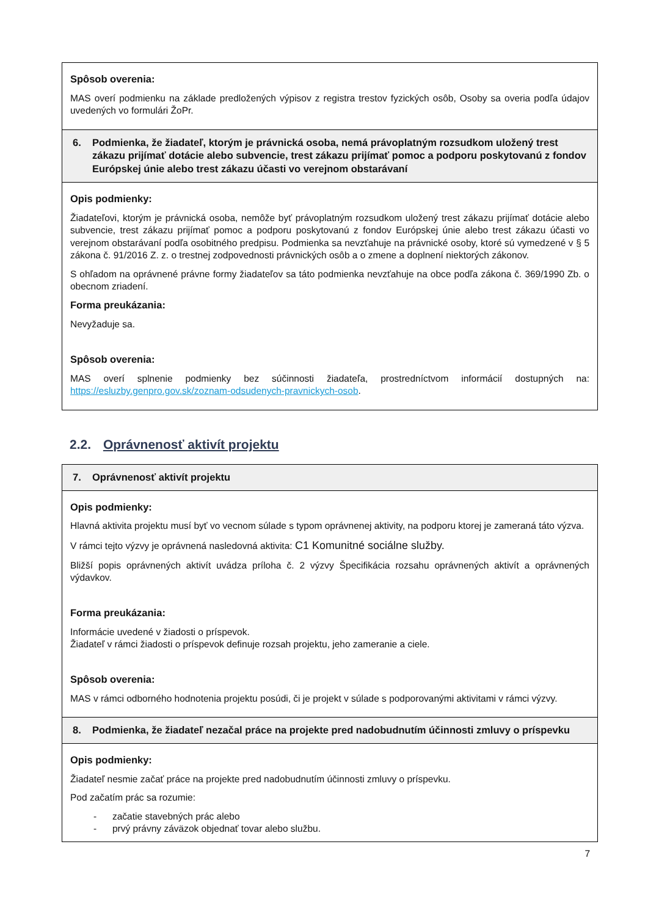| Spôsob overenia: MAS overí podmienku na základe predložených výpisov z registra trestov fyzických osôb, Osoby sa overia podľa údajov uvedených vo formulári ŽoPr. |
| 6. Podmienka, že žiadateľ, ktorým je právnická osoba, nemá právoplatným rozsudkom uložený trest zákazu prijímať dotácie alebo subvencie, trest zákazu prijímať pomoc a podporu poskytovanú z fondov Európskej únie alebo trest zákazu účasti vo verejnom obstarávaní |
| Opis podmienky: Žiadateľovi, ktorým je právnická osoba, nemôže byť právoplatným rozsudkom uložený trest zákazu prijímať dotácie alebo subvencie, trest zákazu prijímať pomoc a podporu poskytovanú z fondov Európskej únie alebo trest zákazu účasti vo verejnom obstarávaní podľa osobitného predpisu. Podmienka sa nevzťahuje na právnické osoby, ktoré sú vymedzené v § 5 zákona č. 91/2016 Z. z. o trestnej zodpovednosti právnických osôb a o zmene a doplnení niektorých zákonov. S ohľadom na oprávnené právne formy žiadateľov sa táto podmienka nevzťahuje na obce podľa zákona č. 369/1990 Zb. o obecnom zriadení. Forma preukázania: Nevyžaduje sa. Spôsob overenia: MAS overí splnenie podmienky bez súčinnosti žiadateľa, prostredníctvom informácií dostupných na: https://esluzby.genpro.gov.sk/zoznam-odsudenych-pravnickych-osob . |
2.2. Oprávnenosť aktivít projektu
| 7. Oprávnenosť aktivít projektu |
| Opis podmienky: Hlavná aktivita projektu musí byť vo vecnom súlade s typom oprávnenej aktivity, na podporu ktorej je zameraná táto výzva. V rámci tejto výzvy je oprávnená nasledovná aktivita: C1 Komunitné sociálne služby. Bližší popis oprávnených aktivít uvádza príloha č. 2 výzvy Špecifikácia rozsahu oprávnených aktivít a oprávnených výdavkov. Forma preukázania: Informácie uvedené v žiadosti o príspevok. Žiadateľ v rámci žiadosti o príspevok definuje rozsah projektu, jeho zameranie a ciele. Spôsob overenia: MAS v rámci odborného hodnotenia projektu posúdi, či je projekt v súlade s podporovanými aktivitami v rámci výzvy. |
| 8. Podmienka, že žiadateľ nezačal práce na projekte pred nadobudnutím účinnosti zmluvy o príspevku |
| Opis podmienky: Žiadateľ nesmie začať práce na projekte pred nadobudnutím účinnosti zmluvy o príspevku. Pod začatím prác sa rozumie: - začatie stavebných prác alebo - prvý právny záväzok objednať tovar alebo službu. |
7